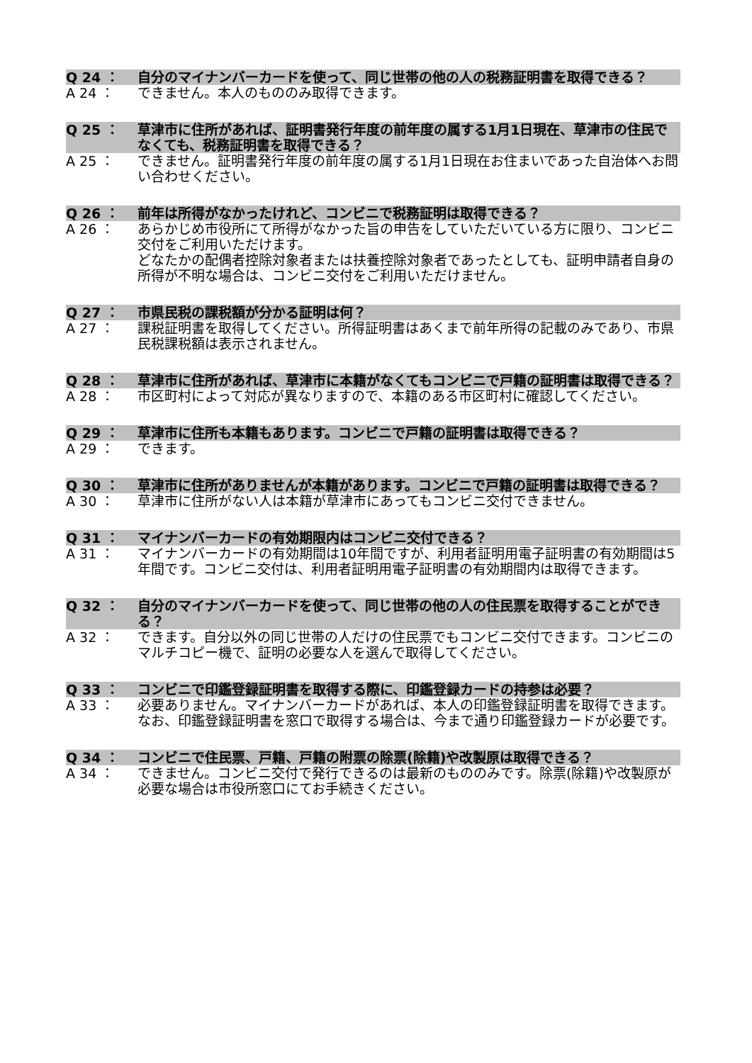Q 24 ： 自分のマイナンバーカードを使って、同じ世帯の他の人の税務証明書を取得できる？
A 24 ： できません。本人のもののみ取得できます。
Q 25 ： 草津市に住所があれば、証明書発行年度の前年度の属する1月1日現在、草津市の住民でなくても、税務証明書を取得できる？
A 25 ： できません。証明書発行年度の前年度の属する1月1日現在お住まいであった自治体へお問い合わせください。
Q 26 ： 前年は所得がなかったけれど、コンビニで税務証明は取得できる？
A 26 ： あらかじめ市役所にて所得がなかった旨の申告をしていただいている方に限り、コンビニ交付をご利用いただけます。
どなたかの配偶者控除対象者または扶養控除対象者であったとしても、証明申請者自身の所得が不明な場合は、コンビニ交付をご利用いただけません。
Q 27 ： 市県民税の課税額が分かる証明は何？
A 27 ： 課税証明書を取得してください。所得証明書はあくまで前年所得の記載のみであり、市県民税課税額は表示されません。
Q 28 ： 草津市に住所があれば、草津市に本籍がなくてもコンビニで戸籍の証明書は取得できる？
A 28 ： 市区町村によって対応が異なりますので、本籍のある市区町村に確認してください。
Q 29 ： 草津市に住所も本籍もあります。コンビニで戸籍の証明書は取得できる？
A 29 ： できます。
Q 30 ： 草津市に住所がありませんが本籍があります。コンビニで戸籍の証明書は取得できる？
A 30 ： 草津市に住所がない人は本籍が草津市にあってもコンビニ交付できません。
Q 31 ： マイナンバーカードの有効期限内はコンビニ交付できる？
A 31 ： マイナンバーカードの有効期間は10年間ですが、利用者証明用電子証明書の有効期間は5年間です。コンビニ交付は、利用者証明用電子証明書の有効期間内は取得できます。
Q 32 ： 自分のマイナンバーカードを使って、同じ世帯の他の人の住民票を取得することができる？
A 32 ： できます。自分以外の同じ世帯の人だけの住民票でもコンビニ交付できます。コンビニのマルチコピー機で、証明の必要な人を選んで取得してください。
Q 33 ： コンビニで印鑑登録証明書を取得する際に、印鑑登録カードの持参は必要？
A 33 ： 必要ありません。マイナンバーカードがあれば、本人の印鑑登録証明書を取得できます。なお、印鑑登録証明書を窓口で取得する場合は、今まで通り印鑑登録カードが必要です。
Q 34 ： コンビニで住民票、戸籍、戸籍の附票の除票(除籍)や改製原は取得できる？
A 34 ： できません。コンビニ交付で発行できるのは最新のもののみです。除票(除籍)や改製原が必要な場合は市役所窓口にてお手続きください。